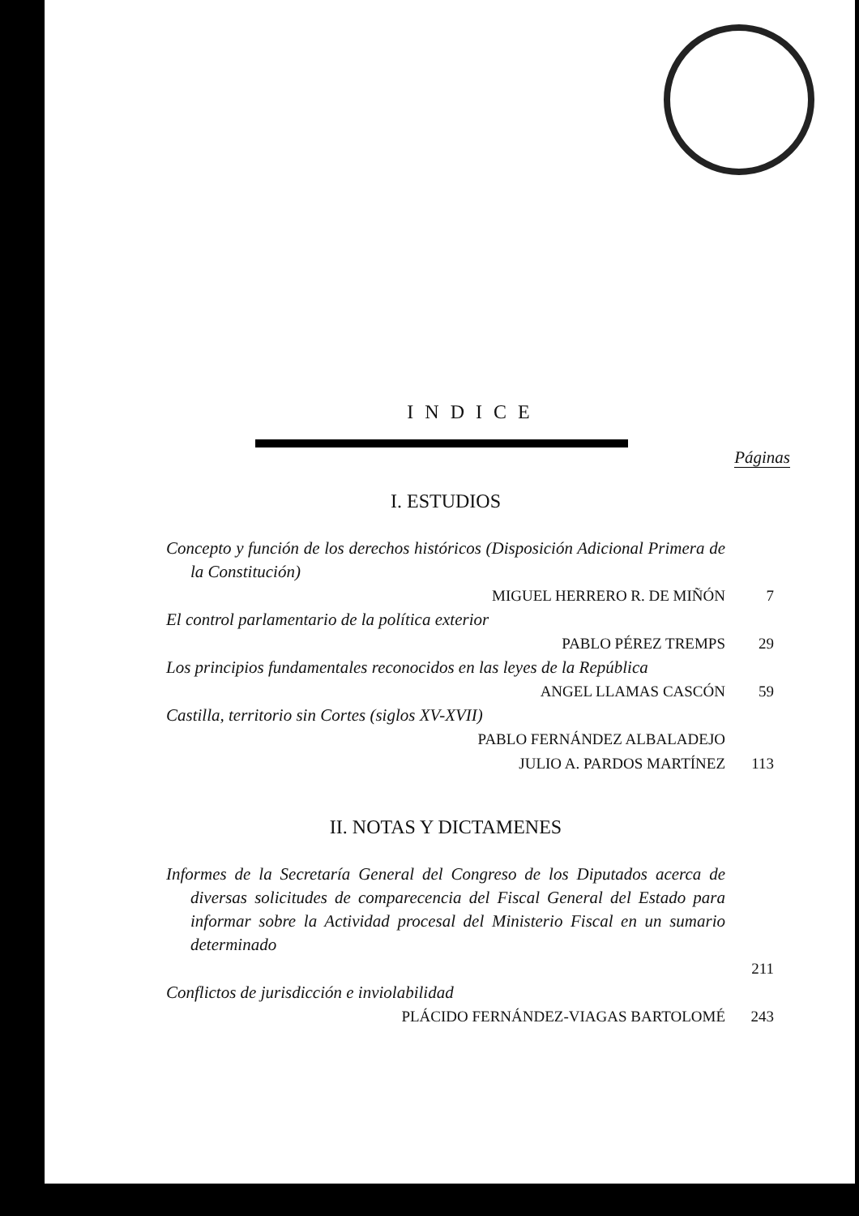INDICE
Páginas
I. ESTUDIOS
Concepto y función de los derechos históricos (Disposición Adicional Primera de la Constitución)
MIGUEL HERRERO R. DE MIÑÓN 7
El control parlamentario de la política exterior
PABLO PÉREZ TREMPS 29
Los principios fundamentales reconocidos en las leyes de la República
ANGEL LLAMAS CASCÓN 59
Castilla, territorio sin Cortes (siglos XV-XVII)
PABLO FERNÁNDEZ ALBALADEJO
JULIO A. PARDOS MARTÍNEZ 113
II. NOTAS Y DICTAMENES
Informes de la Secretaría General del Congreso de los Diputados acerca de diversas solicitudes de comparecencia del Fiscal General del Estado para informar sobre la Actividad procesal del Ministerio Fiscal en un sumario determinado
211
Conflictos de jurisdicción e inviolabilidad
PLÁCIDO FERNÁNDEZ-VIAGAS BARTOLOMÉ 243